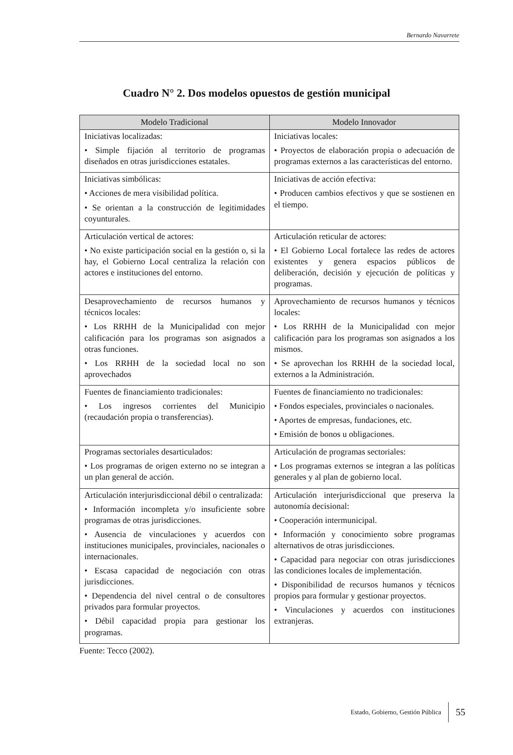Bernardo Navarrete
Cuadro N° 2. Dos modelos opuestos de gestión municipal
| Modelo Tradicional | Modelo Innovador |
| --- | --- |
| Iniciativas localizadas: • Simple fijación al territorio de programas diseñados en otras jurisdicciones estatales. | Iniciativas locales: • Proyectos de elaboración propia o adecuación de programas externos a las características del entorno. |
| Iniciativas simbólicas: • Acciones de mera visibilidad política. • Se orientan a la construcción de legitimidades coyunturales. | Iniciativas de acción efectiva: • Producen cambios efectivos y que se sostienen en el tiempo. |
| Articulación vertical de actores: • No existe participación social en la gestión o, si la hay, el Gobierno Local centraliza la relación con actores e instituciones del entorno. | Articulación reticular de actores: • El Gobierno Local fortalece las redes de actores existentes y genera espacios públicos de deliberación, decisión y ejecución de políticas y programas. |
| Desaprovechamiento de recursos humanos y técnicos locales: • Los RRHH de la Municipalidad con mejor calificación para los programas son asignados a otras funciones. • Los RRHH de la sociedad local no son aprovechados | Aprovechamiento de recursos humanos y técnicos locales: • Los RRHH de la Municipalidad con mejor calificación para los programas son asignados a los mismos. • Se aprovechan los RRHH de la sociedad local, externos a la Administración. |
| Fuentes de financiamiento tradicionales: • Los ingresos corrientes del Municipio (recaudación propia o transferencias). | Fuentes de financiamiento no tradicionales: • Fondos especiales, provinciales o nacionales. • Aportes de empresas, fundaciones, etc. • Emisión de bonos u obligaciones. |
| Programas sectoriales desarticulados: • Los programas de origen externo no se integran a un plan general de acción. | Articulación de programas sectoriales: • Los programas externos se integran a las políticas generales y al plan de gobierno local. |
| Articulación interjurisdiccional débil o centralizada: • Información incompleta y/o insuficiente sobre programas de otras jurisdicciones. • Ausencia de vinculaciones y acuerdos con instituciones municipales, provinciales, nacionales o internacionales. • Escasa capacidad de negociación con otras jurisdicciones. • Dependencia del nivel central o de consultores privados para formular proyectos. • Débil capacidad propia para gestionar los programas. | Articulación interjurisdiccional que preserva la autonomía decisional: • Cooperación intermunicipal. • Información y conocimiento sobre programas alternativos de otras jurisdicciones. • Capacidad para negociar con otras jurisdicciones las condiciones locales de implementación. • Disponibilidad de recursos humanos y técnicos propios para formular y gestionar proyectos. • Vinculaciones y acuerdos con instituciones extranjeras. |
Fuente: Tecco (2002).
Estado, Gobierno, Gestión Pública 55